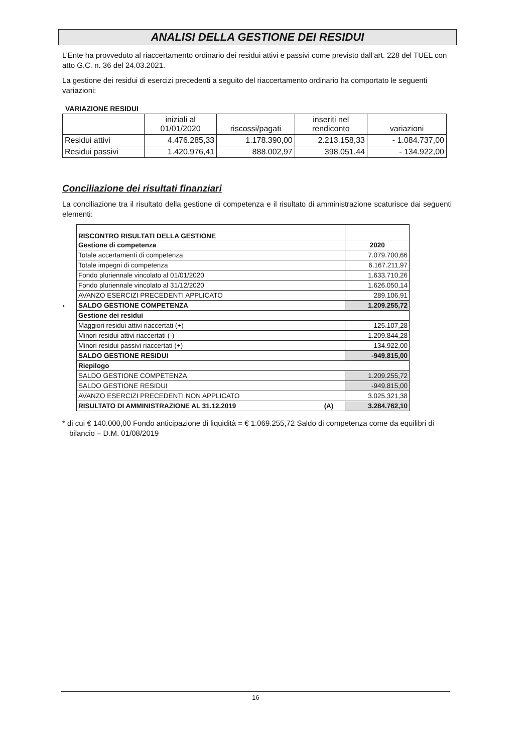ANALISI DELLA GESTIONE DEI RESIDUI
L’Ente ha provveduto al riaccertamento ordinario dei residui attivi e passivi come previsto dall’art. 228 del TUEL con atto G.C. n. 36 del 24.03.2021.
La gestione dei residui di esercizi precedenti a seguito del riaccertamento ordinario ha comportato le seguenti variazioni:
VARIAZIONE RESIDUI
| | iniziali al 01/01/2020 | riscossi/pagati | inseriti nel rendiconto | variazioni |
| Residui attivi | 4.476.285,33 | 1.178.390,00 | 2.213.158,33 | - 1.084.737,00 |
| Residui passivi | 1.420.976,41 | 888.002,97 | 398.051,44 | - 134.922,00 |
Conciliazione dei risultati finanziari
La conciliazione tra il risultato della gestione di competenza e il risultato di amministrazione scaturisce dai seguenti elementi:
*
| RISCONTRO RISULTATI DELLA GESTIONE | |
| Gestione di competenza | 2020 |
| Totale accertamenti di competenza | 7.079.700,66 |
| Totale impegni di competenza | 6.167.211,97 |
| Fondo pluriennale vincolato al 01/01/2020 | 1.633.710,26 |
| Fondo pluriennale vincolato al 31/12/2020 | 1.626.050,14 |
| AVANZO ESERCIZI PRECEDENTI APPLICATO | 289.106,91 |
| SALDO GESTIONE COMPETENZA | 1.209.255,72 |
| Gestione dei residui | |
| Maggiori residui attivi riaccertati (+) | 125.107,28 |
| Minori residui attivi riaccertati (-) | 1.209.844,28 |
| Minori residui passivi riaccertati (+) | 134.922,00 |
| SALDO GESTIONE RESIDUI | -949.815,00 |
| Riepilogo | |
| SALDO GESTIONE COMPETENZA | 1.209.255,72 |
| SALDO GESTIONE RESIDUI | -949.815,00 |
| AVANZO ESERCIZI PRECEDENTI NON APPLICATO | 3.025.321,38 |
| RISULTATO DI AMMINISTRAZIONE AL 31.12.2019 (A) | 3.284.762,10 |
* di cui € 140.000,00 Fondo anticipazione di liquidità = € 1.069.255,72 Saldo di competenza come da equilibri di bilancio – D.M. 01/08/2019
16